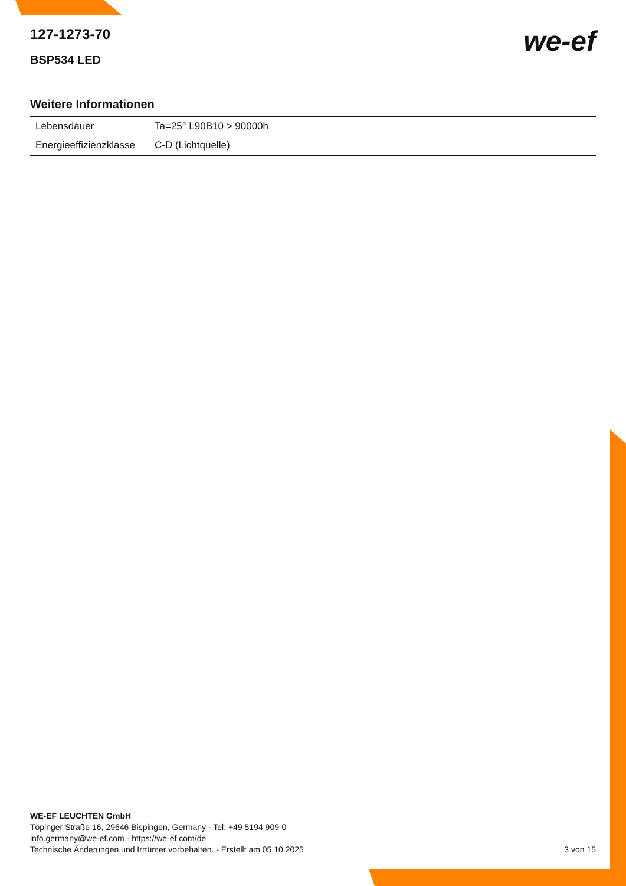127-1273-70
BSP534 LED
we-ef
Weitere Informationen
| Lebensdauer | Ta=25° L90B10 > 90000h |
| Energieeffizienzklasse | C-D (Lichtquelle) |
WE-EF LEUCHTEN GmbH
Töpinger Straße 16, 29646 Bispingen, Germany - Tel: +49 5194 909-0
info.germany@we-ef.com - https://we-ef.com/de
Technische Änderungen und Irrtümer vorbehalten. - Erstellt am 05.10.2025 3 von 15